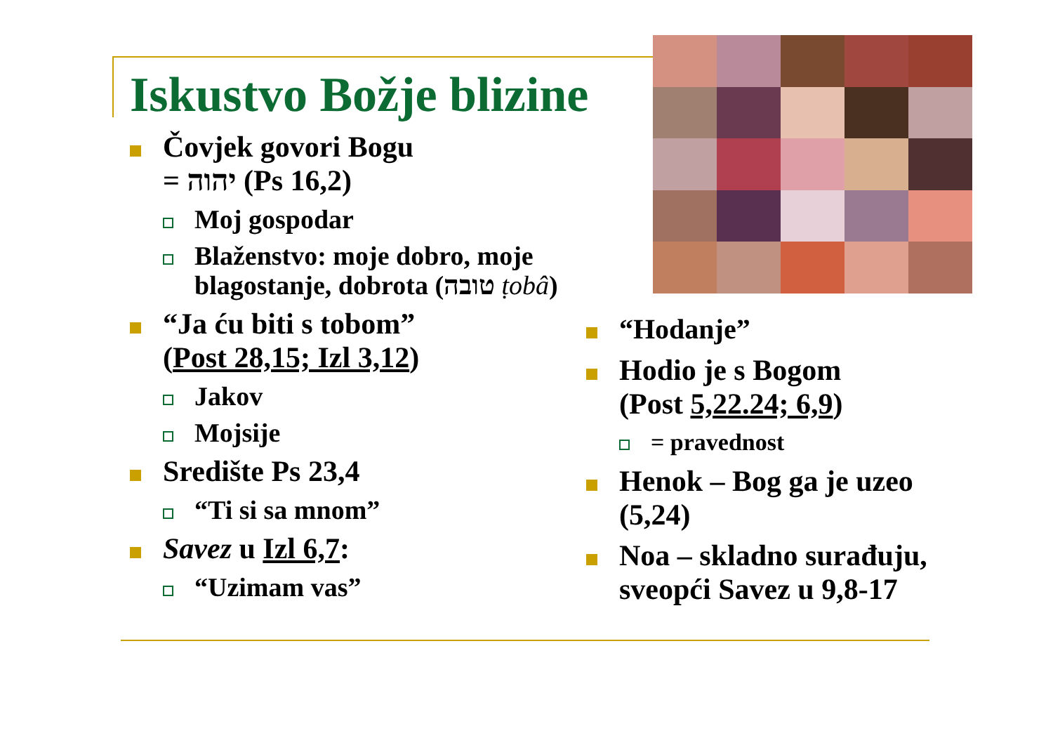Iskustvo Božje blizine
Čovjek govori Bogu
= יהוה (Ps 16,2)
Moj gospodar
Blaženstvo: moje dobro, moje blagostanje, dobrota (טובה ṭobâ)
“Ja ću biti s tobom”
(Post 28,15; Izl 3,12)
Jakov
Mojsije
Središte Ps 23,4
“Ti si sa mnom”
Savez u Izl 6,7:
“Uzimam vas”
“Hodanje”
Hodio je s Bogom
(Post 5,22.24; 6,9)
= pravednost
Henok – Bog ga je uzeo (5,24)
Noa – skladno surađuju, sveopći Savez u 9,8-17